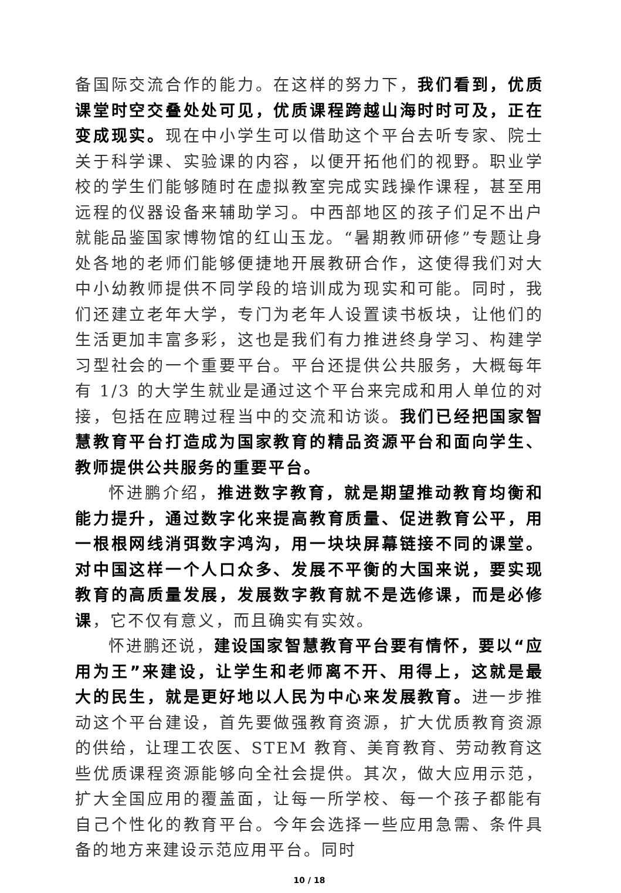备国际交流合作的能力。在这样的努力下，我们看到，优质课堂时空交叠处处可见，优质课程跨越山海时时可及，正在变成现实。现在中小学生可以借助这个平台去听专家、院士关于科学课、实验课的内容，以便开拓他们的视野。职业学校的学生们能够随时在虚拟教室完成实践操作课程，甚至用远程的仪器设备来辅助学习。中西部地区的孩子们足不出户就能品鉴国家博物馆的红山玉龙。“暑期教师研修”专题让身处各地的老师们能够便捷地开展教研合作，这使得我们对大中小幼教师提供不同学段的培训成为现实和可能。同时，我们还建立老年大学，专门为老年人设置读书板块，让他们的生活更加丰富多彩，这也是我们有力推进终身学习、构建学习型社会的一个重要平台。平台还提供公共服务，大概每年有 1/3 的大学生就业是通过这个平台来完成和用人单位的对接，包括在应聘过程当中的交流和访谈。我们已经把国家智慧教育平台打造成为国家教育的精品资源平台和面向学生、教师提供公共服务的重要平台。
怀进鹏介绍，推进数字教育，就是期望推动教育均衡和能力提升，通过数字化来提高教育质量、促进教育公平，用一根根网线消弭数字鸿沟，用一块块屏幕链接不同的课堂。对中国这样一个人口众多、发展不平衡的大国来说，要实现教育的高质量发展，发展数字教育就不是选修课，而是必修课，它不仅有意义，而且确实有实效。
怀进鹏还说，建设国家智慧教育平台要有情怀，要以“应用为王”来建设，让学生和老师离不开、用得上，这就是最大的民生，就是更好地以人民为中心来发展教育。进一步推动这个平台建设，首先要做强教育资源，扩大优质教育资源的供给，让理工农医、STEM 教育、美育教育、劳动教育这些优质课程资源能够向全社会提供。其次，做大应用示范，扩大全国应用的覆盖面，让每一所学校、每一个孩子都能有自己个性化的教育平台。今年会选择一些应用急需、条件具备的地方来建设示范应用平台。同时
10 / 18